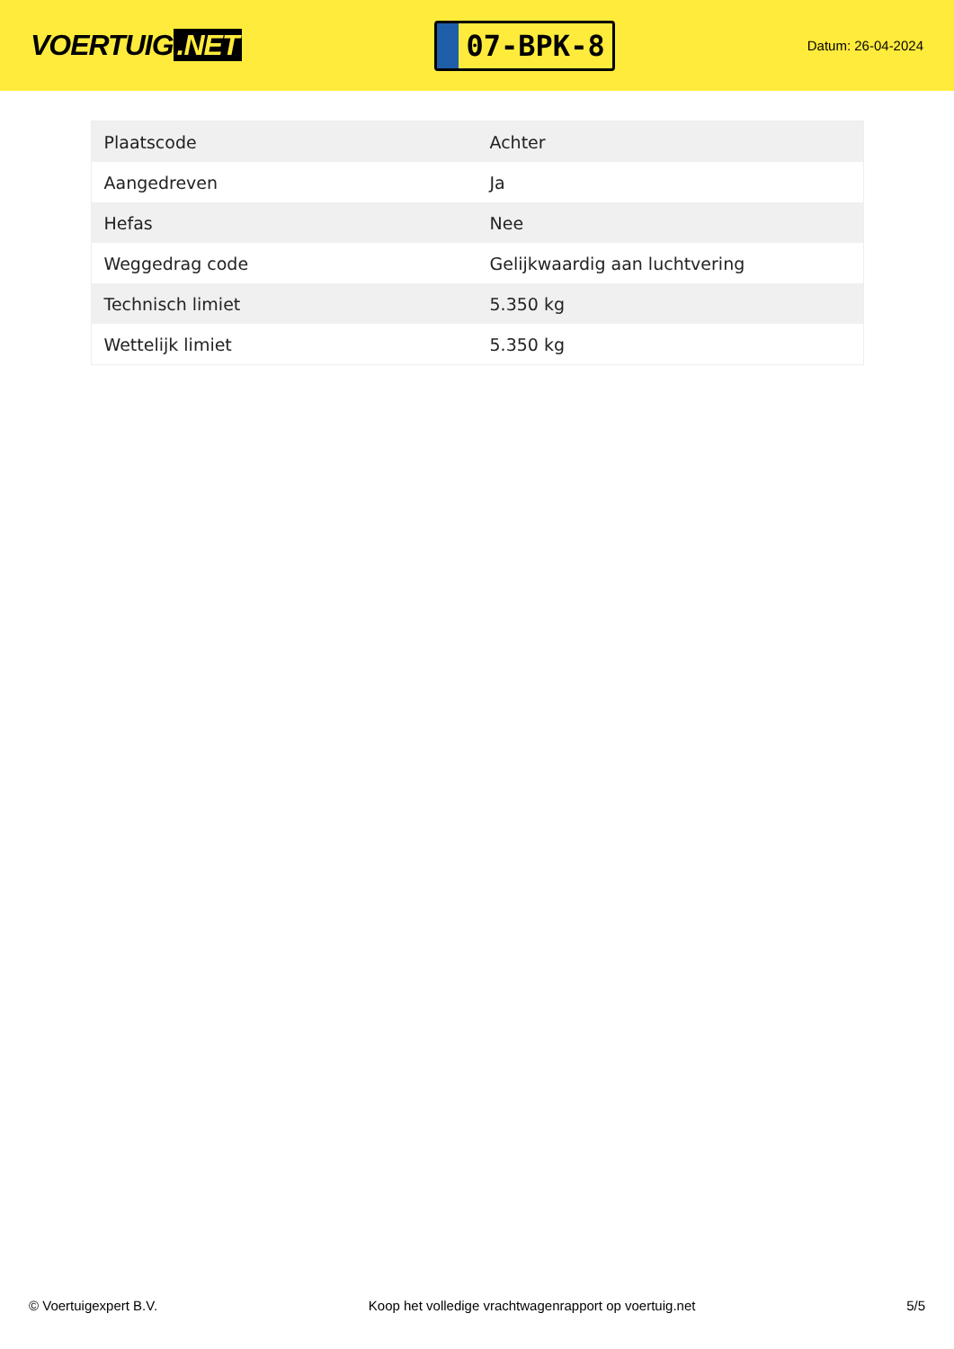VOERTUIG.NET
07-BPK-8
Datum: 26-04-2024
| Plaatscode | Achter |
| Aangedreven | Ja |
| Hefas | Nee |
| Weggedrag code | Gelijkwaardig aan luchtvering |
| Technisch limiet | 5.350 kg |
| Wettelijk limiet | 5.350 kg |
© Voertuigexpert B.V. Koop het volledige vrachtwagenrapport op voertuig.net 5/5